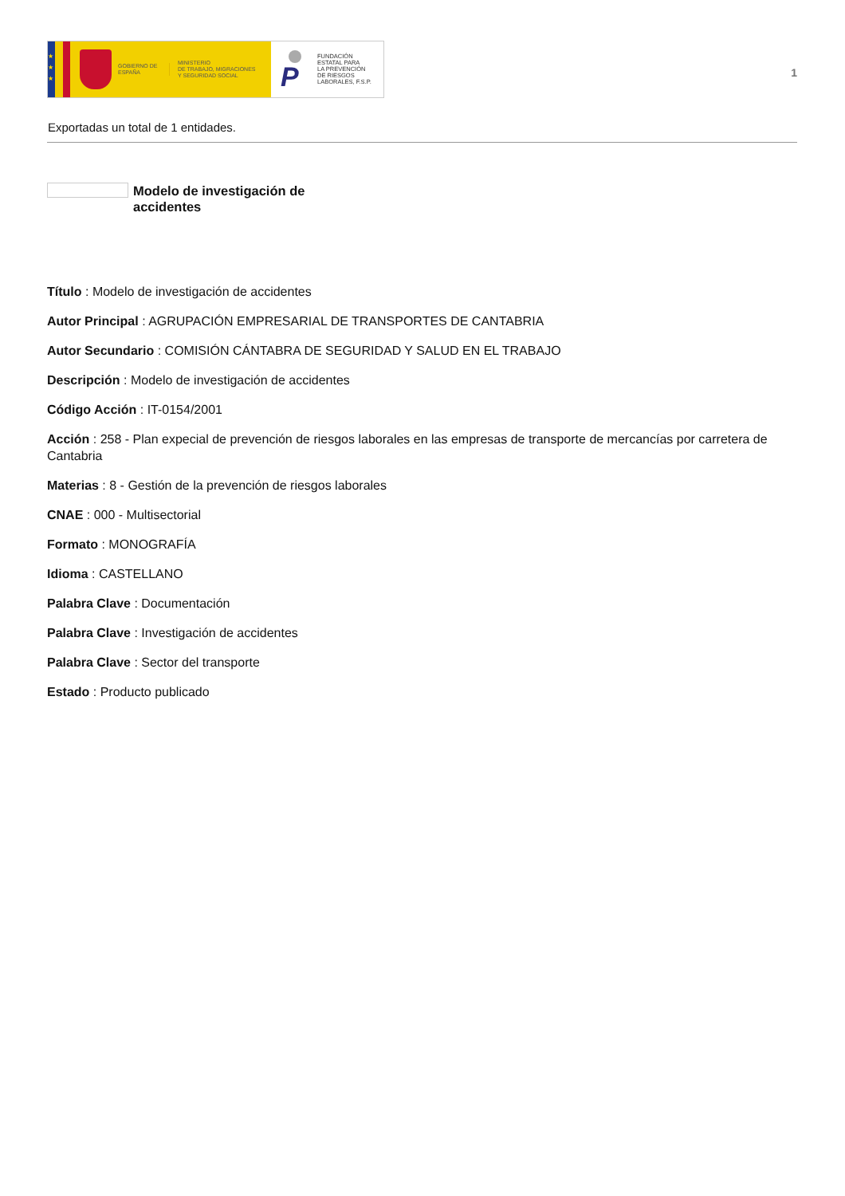★
★
★
GOBIERNO DE ESPAÑA
MINISTERIO
DE TRABAJO, MIGRACIONES
Y SEGURIDAD SOCIAL
P
FUNDACIÓN
ESTATAL PARA
LA PREVENCIÓN
DE RIESGOS
LABORALES, F.S.P.
1
Exportadas un total de 1 entidades.
Modelo de investigación de accidentes
Título : Modelo de investigación de accidentes
Autor Principal : AGRUPACIÓN EMPRESARIAL DE TRANSPORTES DE CANTABRIA
Autor Secundario : COMISIÓN CÁNTABRA DE SEGURIDAD Y SALUD EN EL TRABAJO
Descripción : Modelo de investigación de accidentes
Código Acción : IT-0154/2001
Acción : 258 - Plan expecial de prevención de riesgos laborales en las empresas de transporte de mercancías por carretera de Cantabria
Materias : 8 - Gestión de la prevención de riesgos laborales
CNAE : 000 - Multisectorial
Formato : MONOGRAFÍA
Idioma : CASTELLANO
Palabra Clave : Documentación
Palabra Clave : Investigación de accidentes
Palabra Clave : Sector del transporte
Estado : Producto publicado